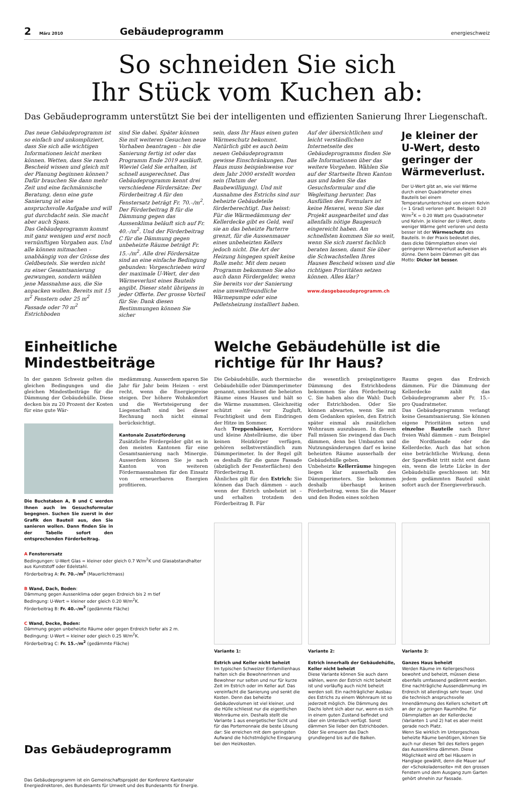2 März 2010 Gebäudeprogramm energieschweiz
So schneiden Sie sich
Ihr Stück vom Kuchen ab:
Das Gebäudeprogramm unterstützt Sie bei der intelligenten und effizienten Sanierung Ihrer Liegenschaft.
Das neue Gebäudeprogramm ist so einfach und unkompliziert, dass Sie sich alle wichtigen Informationen leicht merken können. Wetten, dass Sie rasch Bescheid wissen und gleich mit der Planung beginnen können? Dafür brauchen Sie dann mehr Zeit und eine fachmännische Beratung, denn eine gute Sanierung ist eine anspruchsvolle Aufgabe und will gut durchdacht sein. Sie macht aber auch Spass.
Das Gebäudeprogramm kommt mit ganz wenigen und erst noch vernünftigen Vorgaben aus. Und alle können mitmachen – unabhängig von der Grösse des Geldbeutels. Sie werden nicht zu einer Gesamtsanierung gezwungen, sondern wählen jene Massnahme aus, die Sie anpacken wollen. Bereits mit 15 m<sup>2</sup> Fenstern oder 25 m<sup>2</sup> Fassade oder 70 m<sup>2</sup> Estrichboden
sind Sie dabei. Später können Sie mit weiteren Gesuchen neue Vorhaben beantragen – bis die Sanierung fertig ist oder das Programm Ende 2019 ausläuft.
Wieviel Geld Sie erhalten, ist schnell ausgerechnet. Das Gebäudeprogramm kennt drei verschiedene Fördersätze: Der Förderbeitrag A für den Fenstersatz beträgt Fr. 70.–/m<sup>2</sup>. Der Förderbeitrag B für die Dämmung gegen das Aussenklima beläuft sich auf Fr. 40.–/m<sup>2</sup>. Und der Förderbeitrag C für die Dämmung gegen unbeheizte Räume beträgt Fr. 15.–/m<sup>2</sup>. Alle drei Fördersätze sind an eine einfache Bedingung gebunden: Vorgeschrieben wird der maximale U-Wert, der den Wärmeverlust eines Bauteils angibt. Dieser steht übrigens in jeder Offerte. Der grosse Vorteil für Sie: Dank diesen Bestimmungen können Sie sicher
sein, dass Ihr Haus einen guten Wärmeschutz bekommt.
Natürlich gibt es auch beim neuen Gebäudeprogramm gewisse Einschränkungen. Das Haus muss beispielsweise vor dem Jahr 2000 erstellt worden sein (Datum der Baubewilligung). Und mit Ausnahme des Estrichs sind nur beheizte Gebäudeteile förderberechtigt. Das heisst: Für die Wärmedämmung der Kellerdecke gibt es Geld, weil sie an das beheizte Parterre grenzt, für die Aussenmauer eines unbeheizten Kellers jedoch nicht. Die Art der Heizung hingegen spielt keine Rolle mehr. Mit dem neuen Programm bekommen Sie also auch dann Fördergelder, wenn Sie bereits vor der Sanierung eine umweltfreundliche Wärmepumpe oder eine Pelletsheizung installiert haben.
Auf der übersichtlichen und leicht verständlichen Internetseite des Gebäudeprogramms finden Sie alle Informationen über das weitere Vorgehen. Wählen Sie auf der Startseite Ihren Kanton aus und laden Sie das Gesuchsformular und die Wegleitung herunter. Das Ausfüllen des Formulars ist keine Hexerei, wenn Sie das Projekt ausgearbeitet und das allenfalls nötige Baugesuch eingereicht haben. Am schnellsten kommen Sie so weit, wenn Sie sich zuerst fachlich beraten lassen, damit Sie über die Schwachstellen Ihres Hauses Bescheid wissen und die richtigen Prioritäten setzen können. Alles klar?
www.dasgebaeudeprogramm.ch
Je kleiner der U-Wert, desto geringer der Wärmeverlust.
Der U-Wert gibt an, wie viel Wärme durch einen Quadratmeter eines Bauteils bei einem Temperaturunterschied von einem Kelvin (= 1 Grad) verloren geht. Beispiel: 0.20 W/m<sup>2</sup>K = 0.20 Watt pro Quadratmeter und Kelvin. Je kleiner der U-Wert, desto weniger Wärme geht verloren und desto besser ist der Wärmeschutz des Bauteils. In der Praxis bedeutet dies, dass dicke Dämmplatten einen viel geringeren Wärmeverlust aufweisen als dünne. Denn beim Dämmen gilt das Motto: Dicker ist besser.
Einheitliche
Mindestbeiträge
In der ganzen Schweiz gelten die gleichen Bedingungen und die gleichen Mindestbeiträge für die Dämmung der Gebäudehülle. Diese decken bis zu 20 Prozent der Kosten für eine gute Wär-
Die Buchstaben A, B und C werden Ihnen auch im Gesuchsformular begegnen. Suchen Sie zuerst in der Grafik den Bauteil aus, den Sie sanieren wollen. Dann finden Sie in der Tabelle sofort den entsprechenden Förderbeitrag.
medämmung. Ausserdem sparen Sie Jahr für Jahr beim Heizen – erst recht, wenn die Energiepreise steigen. Der höhere Wohnkomfort und die Wertsteigerung der Liegenschaft sind bei dieser Rechnung noch nicht einmal berücksichtigt.
Kantonale Zusatzförderung
Zusätzliche Fördergelder gibt es in den meisten Kantonen für eine Gesamtsanierung nach Minergie. Ausserdem können Sie je nach Kanton von weiteren Fördermassnahmen für den Einsatz von erneuerbaren Energien profitieren.
A Fensterersatz
Bedingungen: U-Wert Glas = kleiner oder gleich 0.7 W/m<sup>2</sup>K und Glasabstandhalter aus Kunststoff oder Edelstahl.
Förderbeitrag A: Fr. 70.–/m<sup>2</sup> (Mauerlichtmass)
B Wand, Dach, Boden:
Dämmung gegen Aussenklima oder gegen Erdreich bis 2 m tief
Bedingung: U-Wert = kleiner oder gleich 0.20 W/m<sup>2</sup>K.
Förderbeitrag B: Fr. 40.–/m<sup>2</sup> (gedämmte Fläche)
C Wand, Decke, Boden:
Dämmung gegen unbeheizte Räume oder gegen Erdreich tiefer als 2 m.
Bedingung: U-Wert = kleiner oder gleich 0.25 W/m<sup>2</sup>K.
Förderbeitrag C: Fr. 15.–/m<sup>2</sup> (gedämmte Fläche)
Das Gebäudeprogramm
Das Gebäudeprogramm ist ein Gemeinschaftsprojekt der Konferenz Kantonaler Energiedirektoren, des Bundesamts für Umwelt und des Bundesamts für Energie.
Welche Gebäudehülle ist die richtige für Ihr Haus?
Die Gebäudehülle, auch thermische Gebäudehülle oder Dämmperimeter genannt, umschliesst die beheizten Räume eines Hauses und hält so die Wärme zusammen. Gleichzeitig schützt sie vor Zugluft, Feuchtigkeit und dem Eindringen der Hitze im Sommer.
Auch Treppenhäuser, Korridore und kleine Abstellräume, die über keinen Heizkörper verfügen, gehören selbstverständlich zum Dämmperimeter. In der Regel gilt es deshalb für die ganze Fassade (abzüglich der Fensterflächen) den Förderbeitrag B.
Ähnliches gilt für den Estrich: Sie können das Dach dämmen – auch wenn der Estrich unbeheizt ist – und erhalten trotzdem den Förderbeitrag B. Für
die wesentlich preisgünstigere Dämmung des Estrichbodens bekommen Sie den Förderbeitrag C. Sie haben also die Wahl: Dach oder Estrichboden. Oder Sie können abwarten, wenn Sie mit dem Gedanken spielen, den Estrich später einmal als zusätzlichen Wohnraum auszubauen. In diesem Fall müssen Sie zwingend das Dach dämmen, denn bei Umbauten und Nutzungsänderungen darf es keine beheizten Räume ausserhalb der Gebäudehülle geben.
Unbeheizte Kellerräume hingegen liegen klar ausserhalb des Dämmperimeters. Sie bekommen deshalb überhaupt keinen Förderbeitrag, wenn Sie die Mauer und den Boden eines solchen
Raums gegen das Erdreich dämmen. Für die Dämmung der Kellerdecke zahlt das Gebäudeprogramm aber Fr. 15.– pro Quadratmeter.
Das Gebäudeprogramm verlangt keine Gesamtsanierung. Sie können eigene Prioritäten setzen und einzelne Bauteile nach Ihrer freien Wahl dämmen – zum Beispiel die Nordfassade oder die Kellerdecke. Auch das hat schon eine beträchtliche Wirkung, denn der Spareffekt tritt nicht erst dann ein, wenn die letzte Lücke in der Gebäudehülle geschlossen ist: Mit jedem gedämmten Bauteil sinkt sofort auch der Energieverbrauch.
Variante 1:
Estrich und Keller nicht beheizt
Im typischen Schweizer Einfamilienhaus halten sich die Bewohnerinnen und Bewohner nur selten und nur für kurze Zeit im Estrich oder im Keller auf. Das vereinfacht die Sanierung und senkt die Kosten. Denn das beheizte Gebäudevolumen ist viel kleiner, und die Hülle schliesst nur die eigentlichen Wohnräume ein. Deshalb stellt die Variante 1 aus energetischer Sicht und für das Portemonnaie die beste Lösung dar: Sie erreichen mit dem geringsten Aufwand die höchstmögliche Einsparung bei den Heizkosten.
Variante 2:
Estrich innerhalb der Gebäudehülle, Keller nicht beheizt
Diese Variante können Sie auch dann wählen, wenn der Estrich nicht beheizt ist und vorläufig auch nicht beheizt werden soll. Ein nachträglicher Ausbau des Estrichs zu einem Wohnraum ist so jederzeit möglich. Die Dämmung des Dachs lohnt sich aber nur, wenn es sich in einem guten Zustand befindet und über ein Unterdach verfügt. Sonst dämmen Sie lieber den Estrichboden. Oder Sie erneuern das Dach grundlegend bis auf die Balken.
Variante 3:
Ganzes Haus beheizt
Werden Räume im Kellergeschoss bewohnt und beheizt, müssen diese ebenfalls umfassend gedämmt werden. Eine nachträgliche Aussendämmung im Erdreich ist allerdings sehr teuer. Und die technisch anspruchsvolle Innendämmung des Kellers scheitert oft an der zu geringen Raumhöhe. Für Dämmplatten an der Kellerdecke (Varianten 1 und 2) hat es aber meist gerade noch Platz.
Wenn Sie wirklich im Untergeschoss beheizte Räume benötigen, können Sie auch nur diesen Teil des Kellers gegen das Aussenklima dämmen. Diese Möglichkeit wird oft bei Häusern in Hanglage gewählt, denn die Mauer auf der «Schokoladenseite» mit den grossen Fenstern und dem Ausgang zum Garten gehört ohnehin zur Fassade.